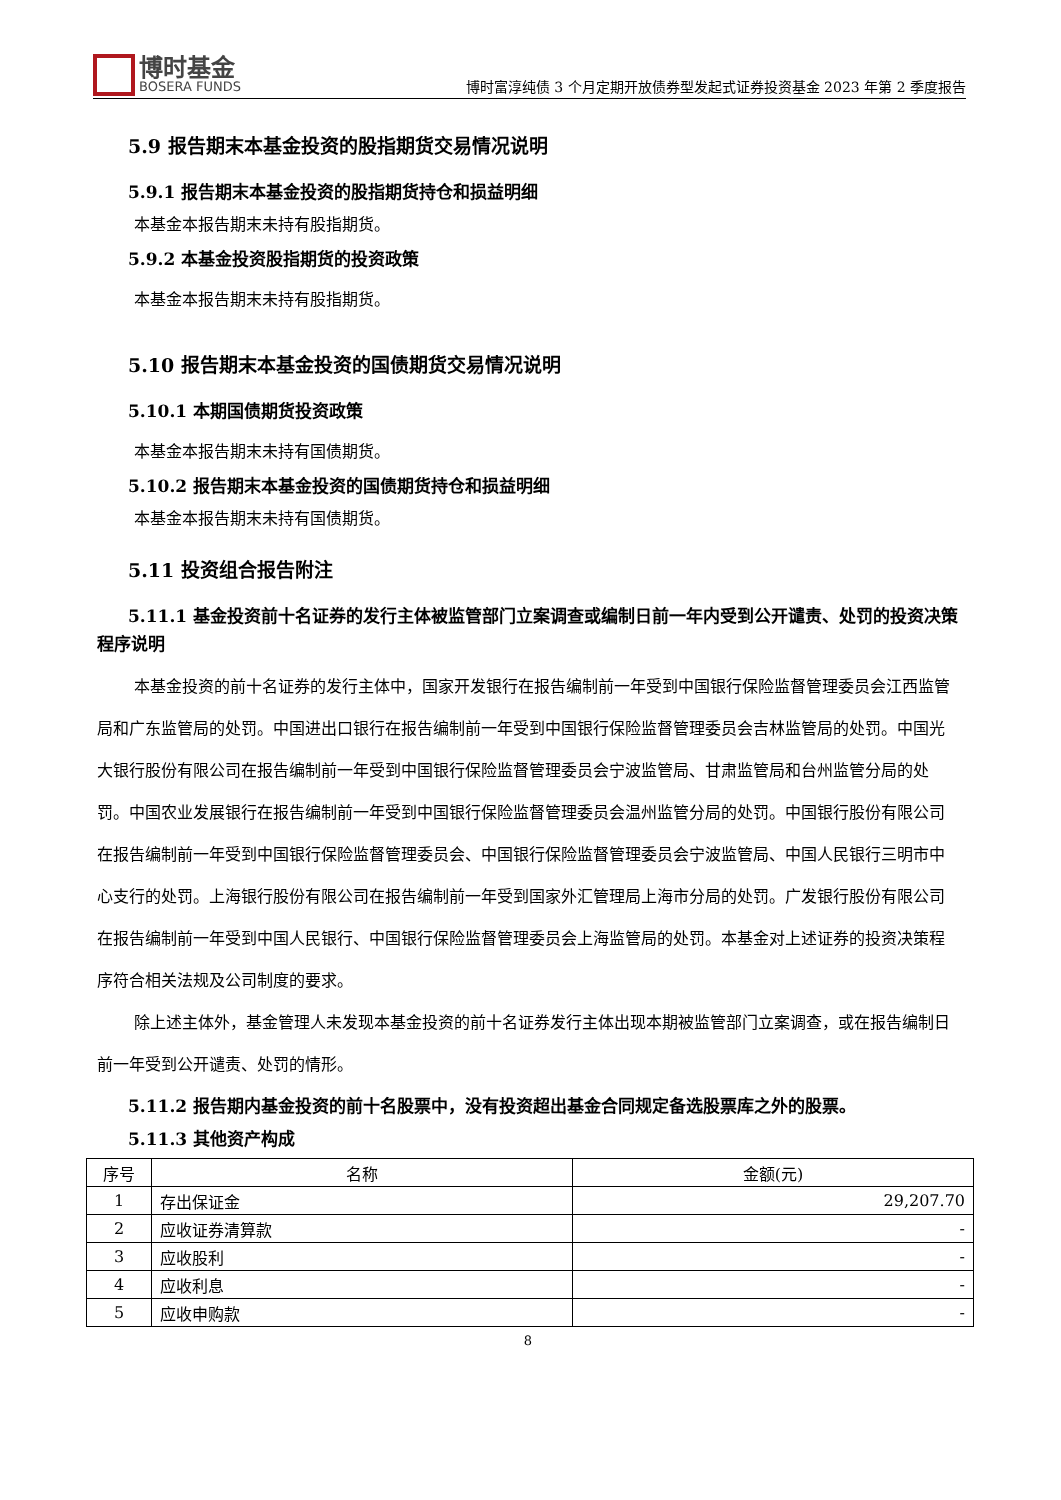博时基金
BOSERA FUNDS
博时富淳纯债 3 个月定期开放债券型发起式证券投资基金 2023 年第 2 季度报告
5.9 报告期末本基金投资的股指期货交易情况说明
5.9.1 报告期末本基金投资的股指期货持仓和损益明细
本基金本报告期末未持有股指期货。
5.9.2 本基金投资股指期货的投资政策
本基金本报告期末未持有股指期货。
5.10 报告期末本基金投资的国债期货交易情况说明
5.10.1 本期国债期货投资政策
本基金本报告期末未持有国债期货。
5.10.2 报告期末本基金投资的国债期货持仓和损益明细
本基金本报告期末未持有国债期货。
5.11 投资组合报告附注
5.11.1 基金投资前十名证券的发行主体被监管部门立案调查或编制日前一年内受到公开谴责、处罚的投资决策程序说明
本基金投资的前十名证券的发行主体中，国家开发银行在报告编制前一年受到中国银行保险监督管理委员会江西监管局和广东监管局的处罚。中国进出口银行在报告编制前一年受到中国银行保险监督管理委员会吉林监管局的处罚。中国光大银行股份有限公司在报告编制前一年受到中国银行保险监督管理委员会宁波监管局、甘肃监管局和台州监管分局的处罚。中国农业发展银行在报告编制前一年受到中国银行保险监督管理委员会温州监管分局的处罚。中国银行股份有限公司在报告编制前一年受到中国银行保险监督管理委员会、中国银行保险监督管理委员会宁波监管局、中国人民银行三明市中心支行的处罚。上海银行股份有限公司在报告编制前一年受到国家外汇管理局上海市分局的处罚。广发银行股份有限公司在报告编制前一年受到中国人民银行、中国银行保险监督管理委员会上海监管局的处罚。本基金对上述证券的投资决策程序符合相关法规及公司制度的要求。
除上述主体外，基金管理人未发现本基金投资的前十名证券发行主体出现本期被监管部门立案调查，或在报告编制日前一年受到公开谴责、处罚的情形。
5.11.2 报告期内基金投资的前十名股票中，没有投资超出基金合同规定备选股票库之外的股票。
5.11.3 其他资产构成
| 序号 | 名称 | 金额(元) |
| --- | --- | --- |
| 1 | 存出保证金 | 29,207.70 |
| 2 | 应收证券清算款 | - |
| 3 | 应收股利 | - |
| 4 | 应收利息 | - |
| 5 | 应收申购款 | - |
8